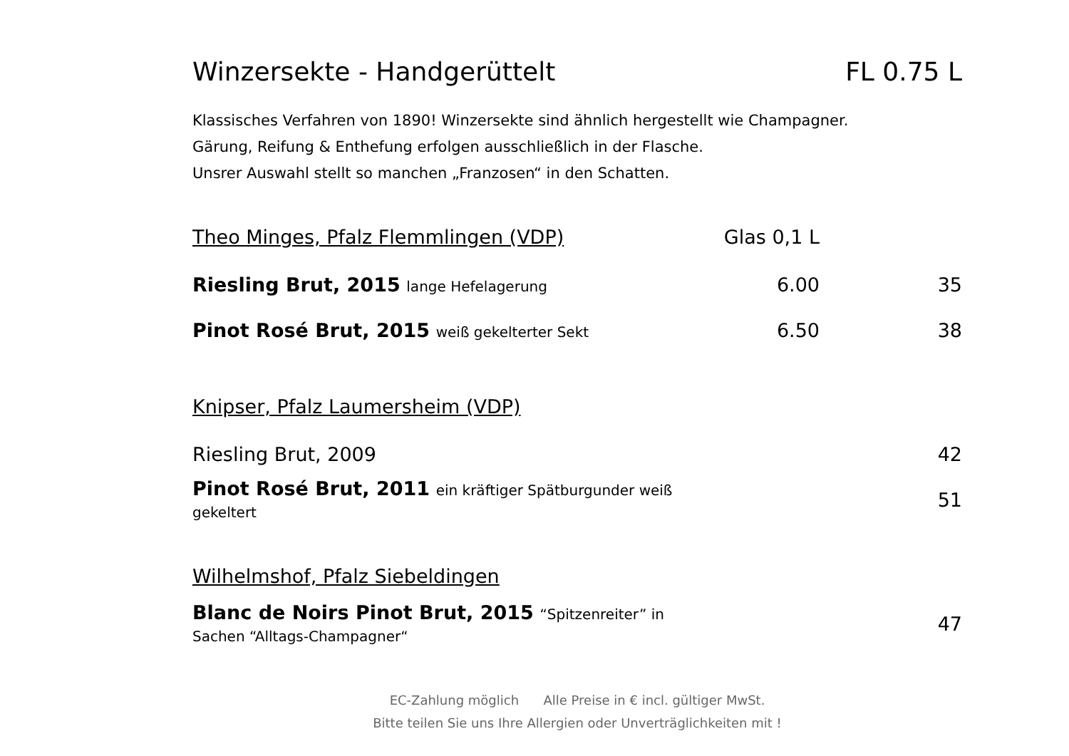Winzersekte - Handgerüttelt FL 0.75 L
Klassisches Verfahren von 1890! Winzersekte sind ähnlich hergestellt wie Champagner.
Gärung, Reifung & Enthefung erfolgen ausschließlich in der Flasche.
Unsrer Auswahl stellt so manchen „Franzosen“ in den Schatten.
| Theo Minges, Pfalz Flemmlingen (VDP) | Glas 0,1 L | |
| Riesling Brut, 2015 lange Hefelagerung | 6.00 | 35 |
| Pinot Rosé Brut, 2015 weiß gekelterter Sekt | 6.50 | 38 |
| Knipser, Pfalz Laumersheim (VDP) | | |
| Riesling Brut, 2009 | | 42 |
| Pinot Rosé Brut, 2011 ein kräftiger Spätburgunder weiß gekeltert | | 51 |
| Wilhelmshof, Pfalz Siebeldingen | | |
| Blanc de Noirs Pinot Brut, 2015 “Spitzenreiter” in Sachen “Alltags-Champagner“ | | 47 |
EC-Zahlung möglich Alle Preise in € incl. gültiger MwSt.
Bitte teilen Sie uns Ihre Allergien oder Unverträglichkeiten mit !